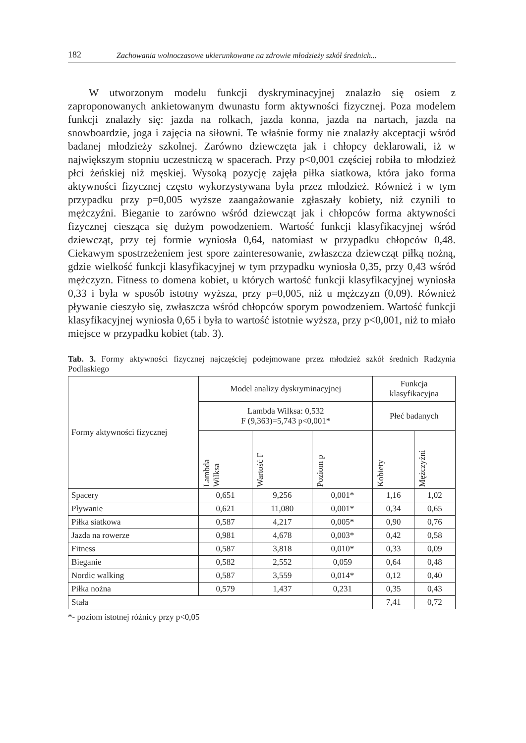182 Zachowania wolnoczasowe ukierunkowane na zdrowie młodzieży szkół średnich...
W utworzonym modelu funkcji dyskryminacyjnej znalazło się osiem z zaproponowanych ankietowanym dwunastu form aktywności fizycznej. Poza modelem funkcji znalazły się: jazda na rolkach, jazda konna, jazda na nartach, jazda na snowboardzie, joga i zajęcia na siłowni. Te właśnie formy nie znalazły akceptacji wśród badanej młodzieży szkolnej. Zarówno dziewczęta jak i chłopcy deklarowali, iż w największym stopniu uczestniczą w spacerach. Przy p<0,001 częściej robiła to młodzież płci żeńskiej niż męskiej. Wysoką pozycję zajęła piłka siatkowa, która jako forma aktywności fizycznej często wykorzystywana była przez młodzież. Również i w tym przypadku przy p=0,005 wyższe zaangażowanie zgłaszały kobiety, niż czynili to mężczyźni. Bieganie to zarówno wśród dziewcząt jak i chłopców forma aktywności fizycznej ciesząca się dużym powodzeniem. Wartość funkcji klasyfikacyjnej wśród dziewcząt, przy tej formie wyniosła 0,64, natomiast w przypadku chłopców 0,48. Ciekawym spostrzeżeniem jest spore zainteresowanie, zwłaszcza dziewcząt piłką nożną, gdzie wielkość funkcji klasyfikacyjnej w tym przypadku wyniosła 0,35, przy 0,43 wśród mężczyzn. Fitness to domena kobiet, u których wartość funkcji klasyfikacyjnej wyniosła 0,33 i była w sposób istotny wyższa, przy p=0,005, niż u mężczyzn (0,09). Również pływanie cieszyło się, zwłaszcza wśród chłopców sporym powodzeniem. Wartość funkcji klasyfikacyjnej wyniosła 0,65 i była to wartość istotnie wyższa, przy p<0,001, niż to miało miejsce w przypadku kobiet (tab. 3).
Tab. 3. Formy aktywności fizycznej najczęściej podejmowane przez młodzież szkół średnich Radzynia Podlaskiego
| Formy aktywności fizycznej | Model analizy dyskryminacyjnej | | | Funkcja klasyfikacyjna | |
| --- | --- | --- | --- | --- | --- |
| | Lambda Wilksa: 0,532 F (9,363)=5,743 p<0,001* | | | Płeć badanych | |
| | Lambda Wilksa | Wartość F | Poziom p | Kobiety | Mężczyźni |
| Spacery | 0,651 | 9,256 | 0,001* | 1,16 | 1,02 |
| Pływanie | 0,621 | 11,080 | 0,001* | 0,34 | 0,65 |
| Piłka siatkowa | 0,587 | 4,217 | 0,005* | 0,90 | 0,76 |
| Jazda na rowerze | 0,981 | 4,678 | 0,003* | 0,42 | 0,58 |
| Fitness | 0,587 | 3,818 | 0,010* | 0,33 | 0,09 |
| Bieganie | 0,582 | 2,552 | 0,059 | 0,64 | 0,48 |
| Nordic walking | 0,587 | 3,559 | 0,014* | 0,12 | 0,40 |
| Piłka nożna | 0,579 | 1,437 | 0,231 | 0,35 | 0,43 |
| Stała | | | | 7,41 | 0,72 |
*- poziom istotnej różnicy przy p<0,05